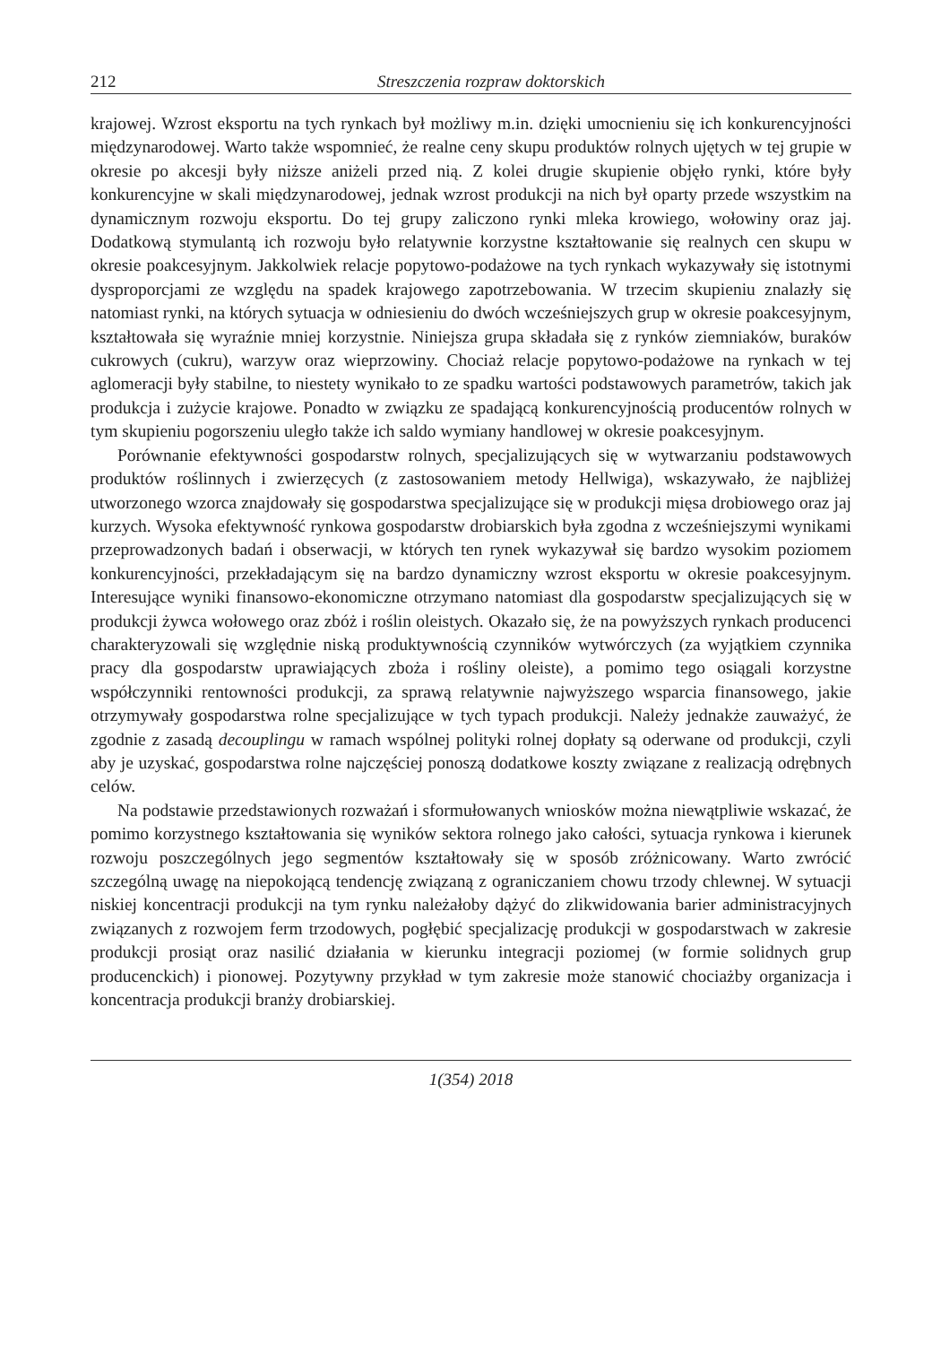212 Streszczenia rozpraw doktorskich
krajowej. Wzrost eksportu na tych rynkach był możliwy m.in. dzięki umocnieniu się ich konkurencyjności międzynarodowej. Warto także wspomnieć, że realne ceny skupu produktów rolnych ujętych w tej grupie w okresie po akcesji były niższe aniżeli przed nią. Z kolei drugie skupienie objęło rynki, które były konkurencyjne w skali międzynarodowej, jednak wzrost produkcji na nich był oparty przede wszystkim na dynamicznym rozwoju eksportu. Do tej grupy zaliczono rynki mleka krowiego, wołowiny oraz jaj. Dodatkową stymulantą ich rozwoju było relatywnie korzystne kształtowanie się realnych cen skupu w okresie poakcesyjnym. Jakkolwiek relacje popytowo-podażowe na tych rynkach wykazywały się istotnymi dysproporcjami ze względu na spadek krajowego zapotrzebowania. W trzecim skupieniu znalazły się natomiast rynki, na których sytuacja w odniesieniu do dwóch wcześniejszych grup w okresie poakcesyjnym, kształtowała się wyraźnie mniej korzystnie. Niniejsza grupa składała się z rynków ziemniaków, buraków cukrowych (cukru), warzyw oraz wieprzowiny. Chociaż relacje popytowo-podażowe na rynkach w tej aglomeracji były stabilne, to niestety wynikało to ze spadku wartości podstawowych parametrów, takich jak produkcja i zużycie krajowe. Ponadto w związku ze spadającą konkurencyjnością producentów rolnych w tym skupieniu pogorszeniu uległo także ich saldo wymiany handlowej w okresie poakcesyjnym.
Porównanie efektywności gospodarstw rolnych, specjalizujących się w wytwarzaniu podstawowych produktów roślinnych i zwierzęcych (z zastosowaniem metody Hellwiga), wskazywało, że najbliżej utworzonego wzorca znajdowały się gospodarstwa specjalizujące się w produkcji mięsa drobiowego oraz jaj kurzych. Wysoka efektywność rynkowa gospodarstw drobiarskich była zgodna z wcześniejszymi wynikami przeprowadzonych badań i obserwacji, w których ten rynek wykazywał się bardzo wysokim poziomem konkurencyjności, przekładającym się na bardzo dynamiczny wzrost eksportu w okresie poakcesyjnym. Interesujące wyniki finansowo-ekonomiczne otrzymano natomiast dla gospodarstw specjalizujących się w produkcji żywca wołowego oraz zbóż i roślin oleistych. Okazało się, że na powyższych rynkach producenci charakteryzowali się względnie niską produktywnością czynników wytwórczych (za wyjątkiem czynnika pracy dla gospodarstw uprawiających zboża i rośliny oleiste), a pomimo tego osiągali korzystne współczynniki rentowności produkcji, za sprawą relatywnie najwyższego wsparcia finansowego, jakie otrzymywały gospodarstwa rolne specjalizujące w tych typach produkcji. Należy jednakże zauważyć, że zgodnie z zasadą decouplingu w ramach wspólnej polityki rolnej dopłaty są oderwane od produkcji, czyli aby je uzyskać, gospodarstwa rolne najczęściej ponoszą dodatkowe koszty związane z realizacją odrębnych celów.
Na podstawie przedstawionych rozważań i sformułowanych wniosków można niewątpliwie wskazać, że pomimo korzystnego kształtowania się wyników sektora rolnego jako całości, sytuacja rynkowa i kierunek rozwoju poszczególnych jego segmentów kształtowały się w sposób zróżnicowany. Warto zwrócić szczególną uwagę na niepokojącą tendencję związaną z ograniczaniem chowu trzody chlewnej. W sytuacji niskiej koncentracji produkcji na tym rynku należałoby dążyć do zlikwidowania barier administracyjnych związanych z rozwojem ferm trzodowych, pogłębić specjalizację produkcji w gospodarstwach w zakresie produkcji prosiąt oraz nasilić działania w kierunku integracji poziomej (w formie solidnych grup producenckich) i pionowej. Pozytywny przykład w tym zakresie może stanowić chociażby organizacja i koncentracja produkcji branży drobiarskiej.
1(354) 2018